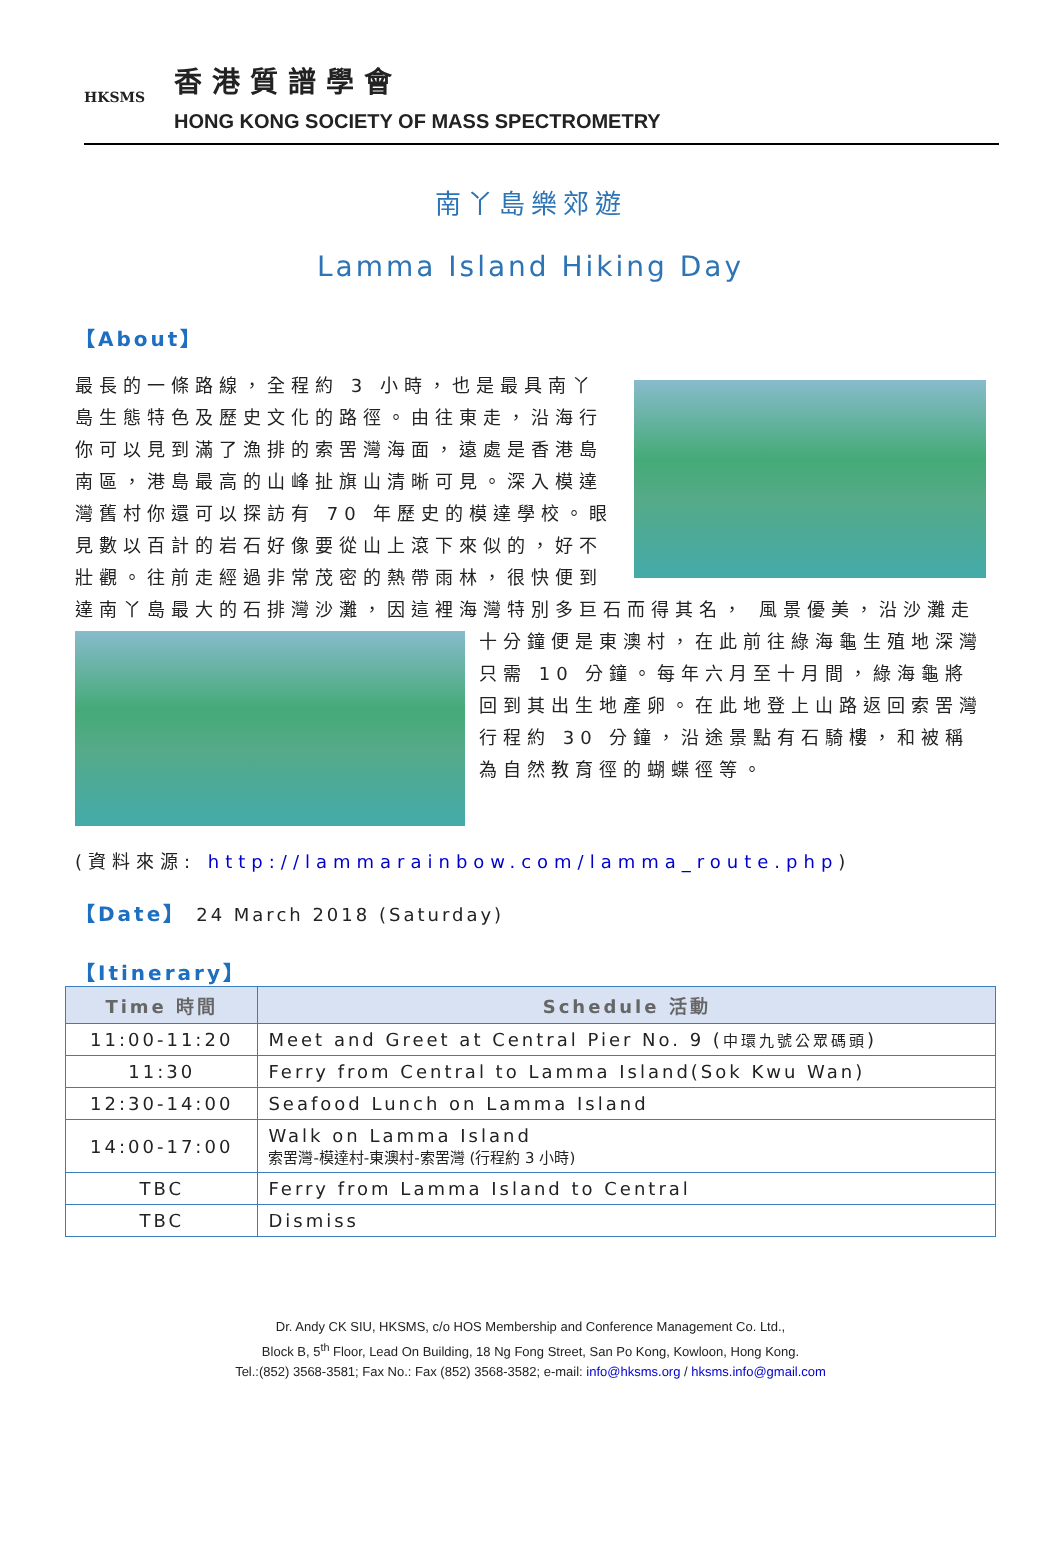HKSMS
香港質譜學會
HONG KONG SOCIETY OF MASS SPECTROMETRY
南丫島樂郊遊
Lamma Island Hiking Day
【About】
最長的一條路線，全程約 3 小時，也是最具南丫島生態特色及歷史文化的路徑。由往東走，沿海行你可以見到滿了漁排的索罟灣海面，遠處是香港島南區，港島最高的山峰扯旗山清晰可見。深入模達灣舊村你還可以探訪有 70 年歷史的模達學校。眼見數以百計的岩石好像要從山上滾下來似的，好不壯觀。往前走經過非常茂密的熱帶雨林，很快便到達南丫島最大的石排灣沙灘，因這裡海灣特別多巨石而得其名，
風景優美，沿沙灘走十分鐘便是東澳村，在此前往綠海龜生殖地深灣只需 10 分鐘。每年六月至十月間，綠海龜將回到其出生地產卵。在此地登上山路返回索罟灣行程約 30 分鐘，沿途景點有石騎樓，和被稱為自然教育徑的蝴蝶徑等。
(資料來源: http://lammarainbow.com/lamma_route.php)
【Date】 24 March 2018 (Saturday)
【Itinerary】
| Time 時間 | Schedule 活動 |
| --- | --- |
| 11:00-11:20 | Meet and Greet at Central Pier No. 9 ( 中環九號公眾碼頭 ) |
| 11:30 | Ferry from Central to Lamma Island(Sok Kwu Wan) |
| 12:30-14:00 | Seafood Lunch on Lamma Island |
| 14:00-17:00 | Walk on Lamma Island 索罟灣-模達村-東澳村-索罟灣 (行程約 3 小時) |
| TBC | Ferry from Lamma Island to Central |
| TBC | Dismiss |
Dr. Andy CK SIU, HKSMS, c/o HOS Membership and Conference Management Co. Ltd.,
Block B, 5<sup>th</sup> Floor, Lead On Building, 18 Ng Fong Street, San Po Kong, Kowloon, Hong Kong.
Tel.:(852) 3568-3581; Fax No.: Fax (852) 3568-3582; e-mail: info@hksms.org / hksms.info@gmail.com